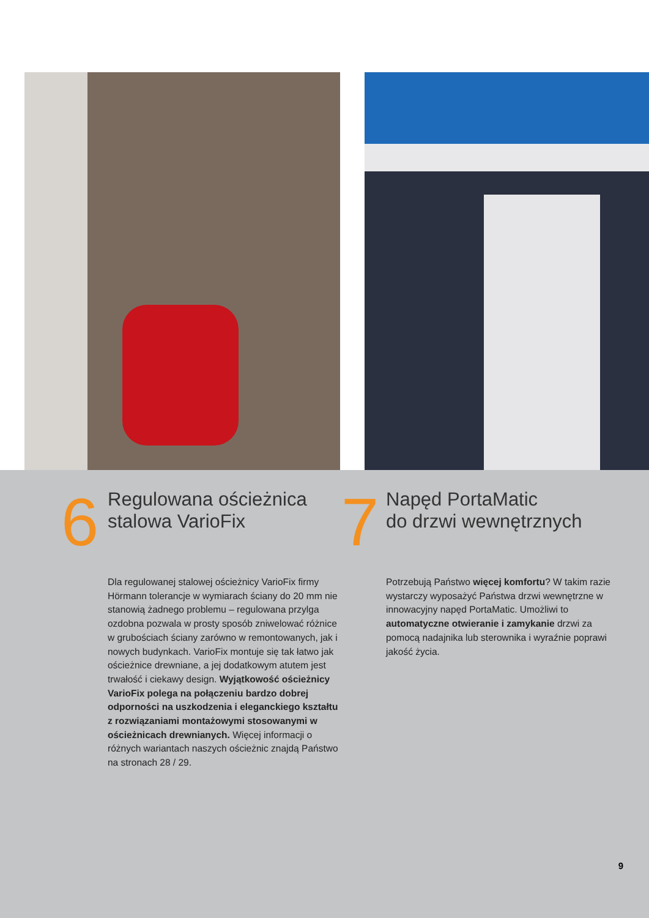6
Regulowana ościeżnica
stalowa VarioFix
Dla regulowanej stalowej ościeżnicy VarioFix firmy Hörmann tolerancje w wymiarach ściany do 20 mm nie stanowią żadnego problemu – regulowana przylga ozdobna pozwala w prosty sposób zniwelować różnice w grubościach ściany zarówno w remontowanych, jak i nowych budynkach. VarioFix montuje się tak łatwo jak ościeżnice drewniane, a jej dodatkowym atutem jest trwałość i ciekawy design. Wyjątkowość ościeżnicy VarioFix polega na połączeniu bardzo dobrej odporności na uszkodzenia i eleganckiego kształtu z rozwiązaniami montażowymi stosowanymi w ościeżnicach drewnianych. Więcej informacji o różnych wariantach naszych ościeżnic znajdą Państwo na stronach 28 / 29.
7
Napęd PortaMatic
do drzwi wewnętrznych
Potrzebują Państwo więcej komfortu? W takim razie wystarczy wyposażyć Państwa drzwi wewnętrzne w innowacyjny napęd PortaMatic. Umożliwi to automatyczne otwieranie i zamykanie drzwi za pomocą nadajnika lub sterownika i wyraźnie poprawi jakość życia.
9